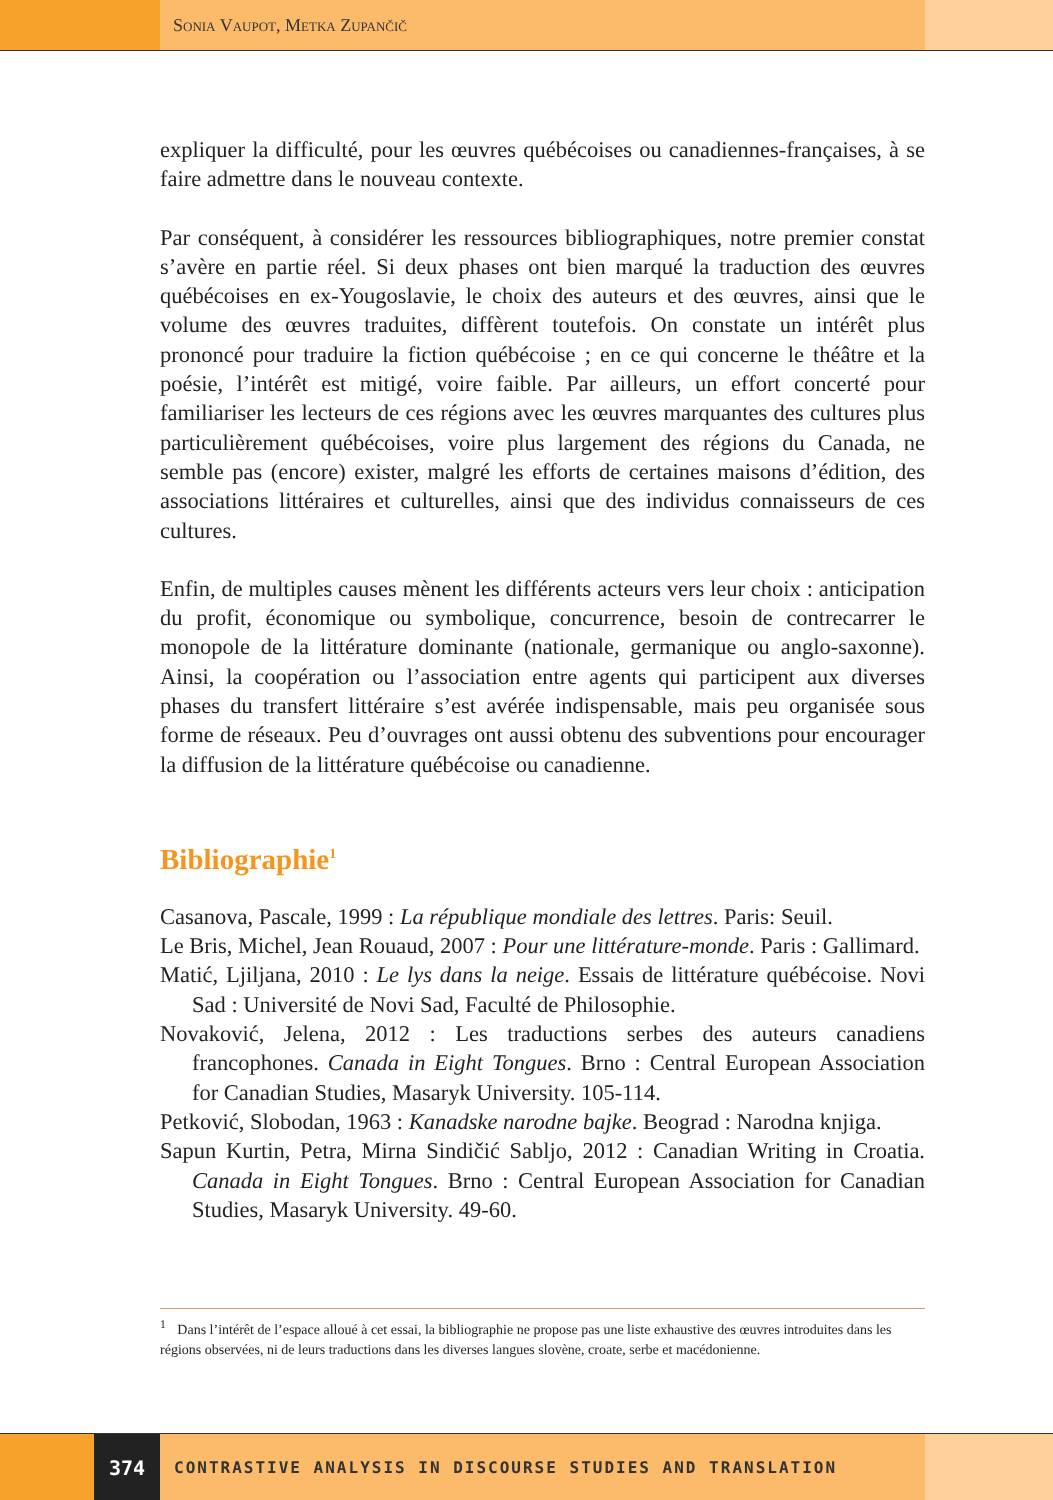Sonia Vaupot, Metka Zupančič
expliquer la difficulté, pour les œuvres québécoises ou canadiennes-françaises, à se faire admettre dans le nouveau contexte.
Par conséquent, à considérer les ressources bibliographiques, notre premier constat s’avère en partie réel. Si deux phases ont bien marqué la traduction des œuvres québécoises en ex-Yougoslavie, le choix des auteurs et des œuvres, ainsi que le volume des œuvres traduites, diffèrent toutefois. On constate un intérêt plus prononcé pour traduire la fiction québécoise ; en ce qui concerne le théâtre et la poésie, l’intérêt est mitigé, voire faible. Par ailleurs, un effort concerté pour familiariser les lecteurs de ces régions avec les œuvres marquantes des cultures plus particulièrement québécoises, voire plus largement des régions du Canada, ne semble pas (encore) exister, malgré les efforts de certaines maisons d’édition, des associations littéraires et culturelles, ainsi que des individus connaisseurs de ces cultures.
Enfin, de multiples causes mènent les différents acteurs vers leur choix : anticipation du profit, économique ou symbolique, concurrence, besoin de contrecarrer le monopole de la littérature dominante (nationale, germanique ou anglo-saxonne). Ainsi, la coopération ou l’association entre agents qui participent aux diverses phases du transfert littéraire s’est avérée indispensable, mais peu organisée sous forme de réseaux. Peu d’ouvrages ont aussi obtenu des subventions pour encourager la diffusion de la littérature québécoise ou canadienne.
Bibliographie<sup>1</sup>
Casanova, Pascale, 1999 : La république mondiale des lettres. Paris: Seuil.
Le Bris, Michel, Jean Rouaud, 2007 : Pour une littérature-monde. Paris : Gallimard.
Matić, Ljiljana, 2010 : Le lys dans la neige. Essais de littérature québécoise. Novi Sad : Université de Novi Sad, Faculté de Philosophie.
Novaković, Jelena, 2012 : Les traductions serbes des auteurs canadiens francophones. Canada in Eight Tongues. Brno : Central European Association for Canadian Studies, Masaryk University. 105-114.
Petković, Slobodan, 1963 : Kanadske narodne bajke. Beograd : Narodna knjiga.
Sapun Kurtin, Petra, Mirna Sindičić Sabljo, 2012 : Canadian Writing in Croatia. Canada in Eight Tongues. Brno : Central European Association for Canadian Studies, Masaryk University. 49-60.
<sup>1</sup> Dans l’intérêt de l’espace alloué à cet essai, la bibliographie ne propose pas une liste exhaustive des œuvres introduites dans les régions observées, ni de leurs traductions dans les diverses langues slovène, croate, serbe et macédonienne.
374 CONTRASTIVE ANALYSIS IN DISCOURSE STUDIES AND TRANSLATION